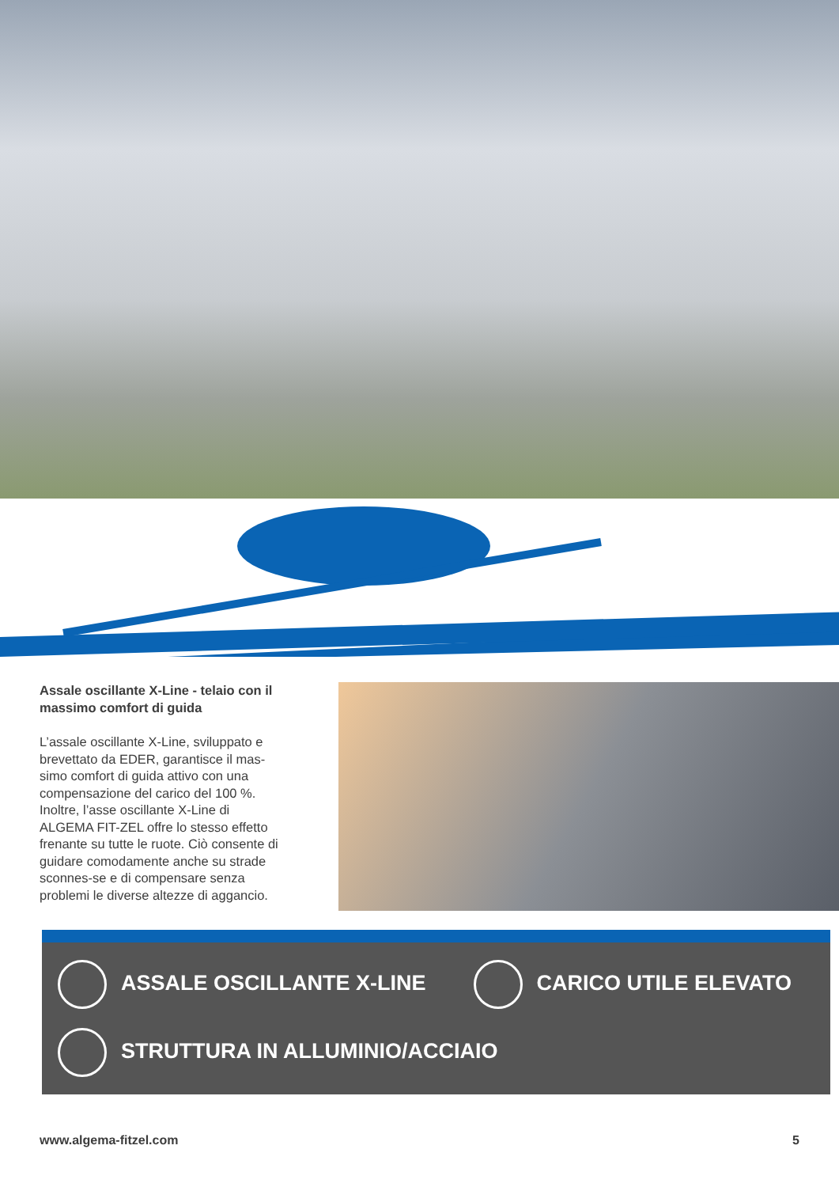Assale oscillante X-Line - telaio con il massimo comfort di guida
L’assale oscillante X-Line, sviluppato e brevettato da EDER, garantisce il mas-simo comfort di guida attivo con una compensazione del carico del 100 %. Inoltre, l’asse oscillante X-Line di ALGEMA FIT-ZEL offre lo stesso effetto frenante su tutte le ruote. Ciò consente di guidare comodamente anche su strade sconnes-se e di compensare senza problemi le diverse altezze di aggancio.
ASSALE OSCILLANTE X-LINE CARICO UTILE ELEVATO
STRUTTURA IN ALLUMINIO/ACCIAIO
www.algema-fitzel.com 5